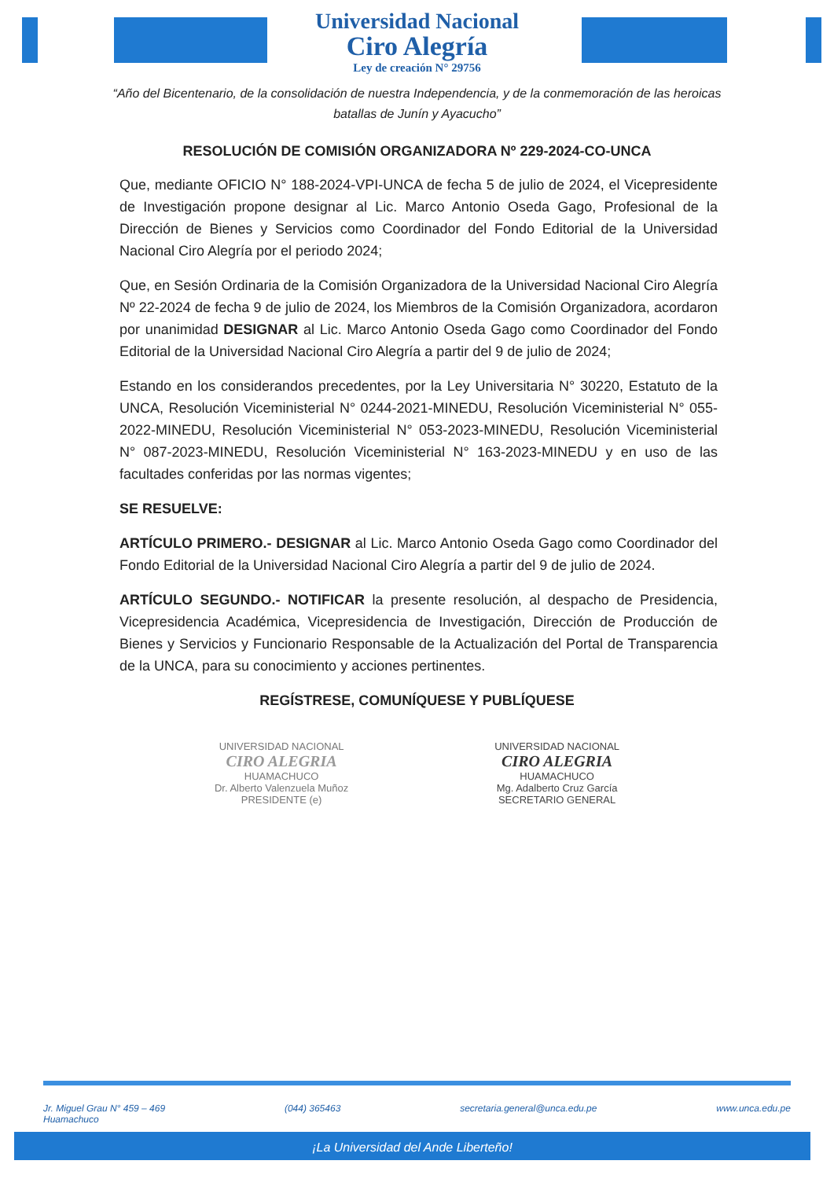Universidad Nacional
Ciro Alegría
Ley de creación N° 29756
“Año del Bicentenario, de la consolidación de nuestra Independencia, y de la conmemoración de las heroicas batallas de Junín y Ayacucho”
RESOLUCIÓN DE COMISIÓN ORGANIZADORA Nº 229-2024-CO-UNCA
Que, mediante OFICIO N° 188-2024-VPI-UNCA de fecha 5 de julio de 2024, el Vicepresidente de Investigación propone designar al Lic. Marco Antonio Oseda Gago, Profesional de la Dirección de Bienes y Servicios como Coordinador del Fondo Editorial de la Universidad Nacional Ciro Alegría por el periodo 2024;
Que, en Sesión Ordinaria de la Comisión Organizadora de la Universidad Nacional Ciro Alegría Nº 22-2024 de fecha 9 de julio de 2024, los Miembros de la Comisión Organizadora, acordaron por unanimidad DESIGNAR al Lic. Marco Antonio Oseda Gago como Coordinador del Fondo Editorial de la Universidad Nacional Ciro Alegría a partir del 9 de julio de 2024;
Estando en los considerandos precedentes, por la Ley Universitaria N° 30220, Estatuto de la UNCA, Resolución Viceministerial N° 0244-2021-MINEDU, Resolución Viceministerial N° 055-2022-MINEDU, Resolución Viceministerial N° 053-2023-MINEDU, Resolución Viceministerial N° 087-2023-MINEDU, Resolución Viceministerial N° 163-2023-MINEDU y en uso de las facultades conferidas por las normas vigentes;
SE RESUELVE:
ARTÍCULO PRIMERO.- DESIGNAR al Lic. Marco Antonio Oseda Gago como Coordinador del Fondo Editorial de la Universidad Nacional Ciro Alegría a partir del 9 de julio de 2024.
ARTÍCULO SEGUNDO.- NOTIFICAR la presente resolución, al despacho de Presidencia, Vicepresidencia Académica, Vicepresidencia de Investigación, Dirección de Producción de Bienes y Servicios y Funcionario Responsable de la Actualización del Portal de Transparencia de la UNCA, para su conocimiento y acciones pertinentes.
REGÍSTRESE, COMUNÍQUESE Y PUBLÍQUESE
UNIVERSIDAD NACIONAL
CIRO ALEGRIA
HUAMACHUCO
Dr. Alberto Valenzuela Muñoz
PRESIDENTE (e)
UNIVERSIDAD NACIONAL
CIRO ALEGRIA
HUAMACHUCO
Mg. Adalberto Cruz García
SECRETARIO GENERAL
Jr. Miguel Grau N° 459 – 469
Huamachuco (044) 365463 secretaria.general@unca.edu.pe www.unca.edu.pe
¡La Universidad del Ande Liberteño!